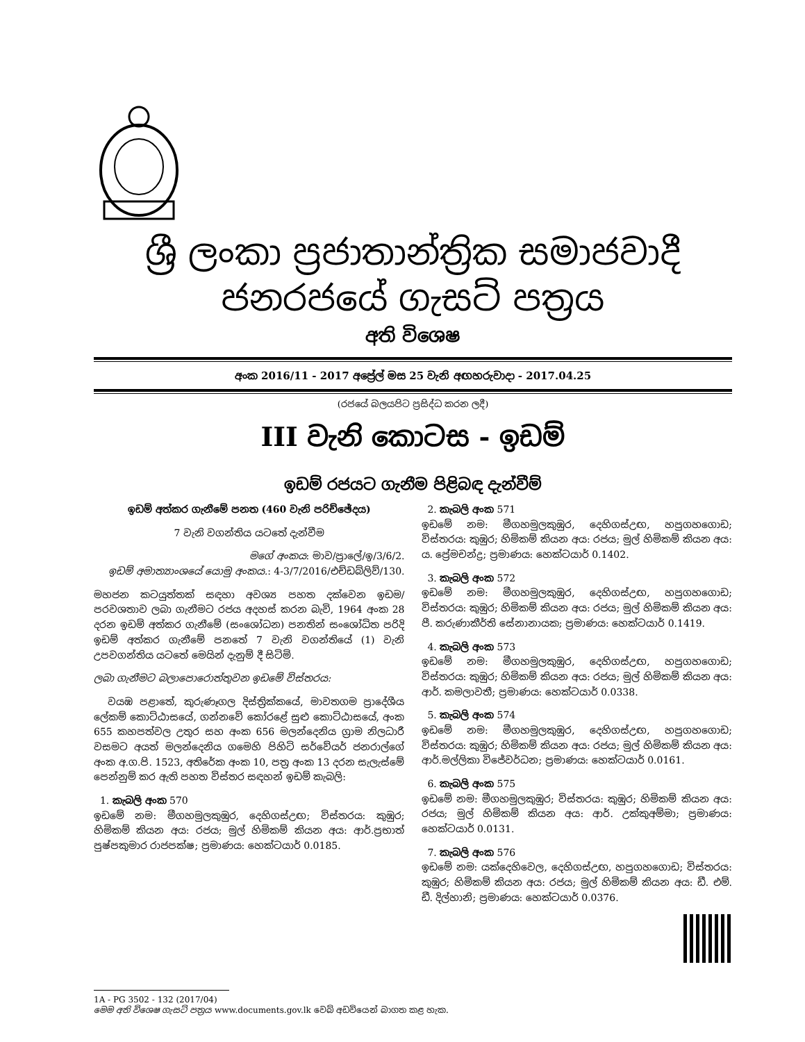ශ්‍රී ලංකා ප්‍රජාතාන්ත්‍රික සමාජවාදී ජනරජයේ ගැසට් පත්‍රය
අති විශෙෂ
අංක 2016/11 - 2017 අප්‍රේල් මස 25 වැනි අඟහරුවාදා - 2017.04.25
(රජයේ බලයපිට ප්‍රසිද්ධ කරන ලදී)
III වැනි කොටස - ඉඩම්
ඉඩම් රජයට ගැනීම පිළිබඳ දැන්වීම්
ඉඩම් අත්කර ගැනීමේ පනත (460 වැනි පරිච්ඡේදය)
7 වැනි වගන්තිය යටතේ දැන්වීම
මගේ අංකය: මාව/ප්‍රාලේ/ඉ/3/6/2.
ඉඩම් අමාත්‍යාංශයේ යොමු අංකය.: 4-3/7/2016/එච්ඩබ්ලිව්/130.
මහජන කටයුත්තක් සඳහා අවශ්‍ය පහත දක්වෙන ඉඩම/පරවශතාව ලබා ගැනීමට රජය අදහස් කරන බැවි, 1964 අංක 28 දරන ඉඩම් අත්කර ගැනීමේ (සංශෝධන) පනතින් සංශෝධිත පරිදි ඉඩම් අත්කර ගැනීමේ පනතේ 7 වැනි වගන්තියේ (1) වැනි උපවගන්තිය යටතේ මෙයින් දැනුම් දී සිටිමි.
ලබා ගැනීමට බලාපොරොත්තුවන ඉඩමේ විස්තරය:
වයඹ පළාතේ, කුරුණෑගල දිස්ත්‍රික්කයේ, මාවතගම ප්‍රාදේශීය ලේකම් කොට්ඨාසයේ, ගන්නවේ කෝරළේ සුළු කොට්ඨාසයේ, අංක 655 කහපත්වල උතුර සහ අංක 656 මලන්දෙනිය ග්‍රාම නිලධාරී වසමට අයත් මලන්දෙනිය ගමෙහි පිහිටි සර්වේයර් ජනරාල්ගේ අංක අ.ග.පි. 1523, අතිරේක අංක 10, පත්‍ර අංක 13 දරන සැලැස්මේ පෙන්නුම් කර ඇති පහත විස්තර සඳහන් ඉඩම් කැබලි:
1. කැබලි අංක 570
ඉඩමේ නම: මීගහමුලකුඹුර, දෙහිගස්උඟ; විස්තරය: කුඹුර; හිමිකම් කියන අය: රජය; මුල් හිමිකම් කියන අය: ආර්.ප්‍රභාත් පුෂ්පකුමාර රාජපක්ෂ; ප්‍රමාණය: හෙක්ටයාර් 0.0185.
2. කැබලි අංක 571
ඉඩමේ නම: මීගහමුලකුඹුර, දෙහිගස්උඟ, හපුගහගොඩ; විස්තරය: කුඹුර; හිමිකම් කියන අය: රජය; මුල් හිමිකම් කියන අය: ය. ප්‍රේමචන්ද්‍ර; ප්‍රමාණය: හෙක්ටයාර් 0.1402.
3. කැබලි අංක 572
ඉඩමේ නම: මීගහමුලකුඹුර, දෙහිගස්උඟ, හපුගහගොඩ; විස්තරය: කුඹුර; හිමිකම් කියන අය: රජය; මුල් හිමිකම් කියන අය: පී. කරුණාකීර්ති සේනානායක; ප්‍රමාණය: හෙක්ටයාර් 0.1419.
4. කැබලි අංක 573
ඉඩමේ නම: මීගහමුලකුඹුර, දෙහිගස්උඟ, හපුගහගොඩ; විස්තරය: කුඹුර; හිමිකම් කියන අය: රජය; මුල් හිමිකම් කියන අය: ආර්. කමලාවතී; ප්‍රමාණය: හෙක්ටයාර් 0.0338.
5. කැබලි අංක 574
ඉඩමේ නම: මීගහමුලකුඹුර, දෙහිගස්උඟ, හපුගහගොඩ; විස්තරය: කුඹුර; හිමිකම් කියන අය: රජය; මුල් හිමිකම් කියන අය: ආර්.මල්ලිකා විජේවර්ධන; ප්‍රමාණය: හෙක්ටයාර් 0.0161.
6. කැබලි අංක 575
ඉඩමේ නම: මීගහමුලකුඹුර; විස්තරය: කුඹුර; හිමිකම් කියන අය: රජය; මුල් හිමිකම් කියන අය: ආර්. උක්කුඅම්මා; ප්‍රමාණය: හෙක්ටයාර් 0.0131.
7. කැබලි අංක 576
ඉඩමේ නම: යක්දෙහිවෙල, දෙහිගස්උඟ, හපුගහගොඩ; විස්තරය: කුඹුර; හිමිකම් කියන අය: රජය; මුල් හිමිකම් කියන අය: ඩී. එම්. ඩී. දිල්හානි; ප්‍රමාණය: හෙක්ටයාර් 0.0376.
1A - PG 3502 - 132 (2017/04)
මෙම අති විශෙෂ ගැසට් පත්‍රය www.documents.gov.lk වෙබ් අඩවියෙන් බාගත කළ හැක.